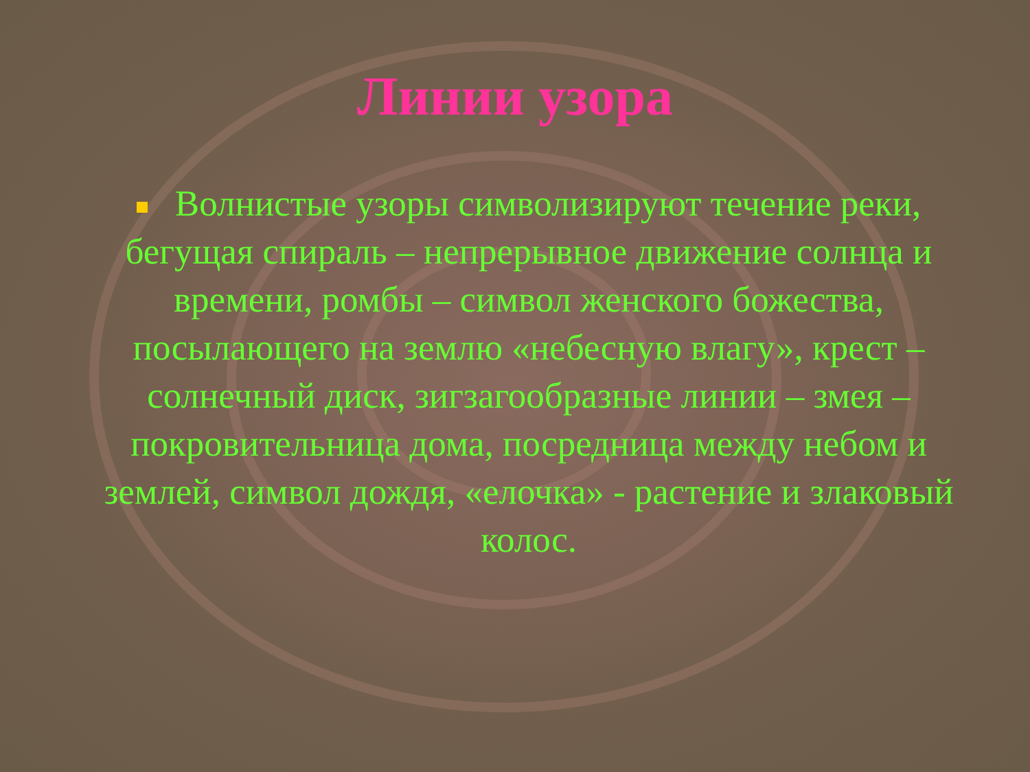Линии узора
Волнистые узоры символизируют течение реки, бегущая спираль – непрерывное движение солнца и времени, ромбы – символ женского божества, посылающего на землю «небесную влагу», крест – солнечный диск, зигзагообразные линии – змея – покровительница дома, посредница между небом и землей, символ дождя, «елочка» - растение и злаковый колос.